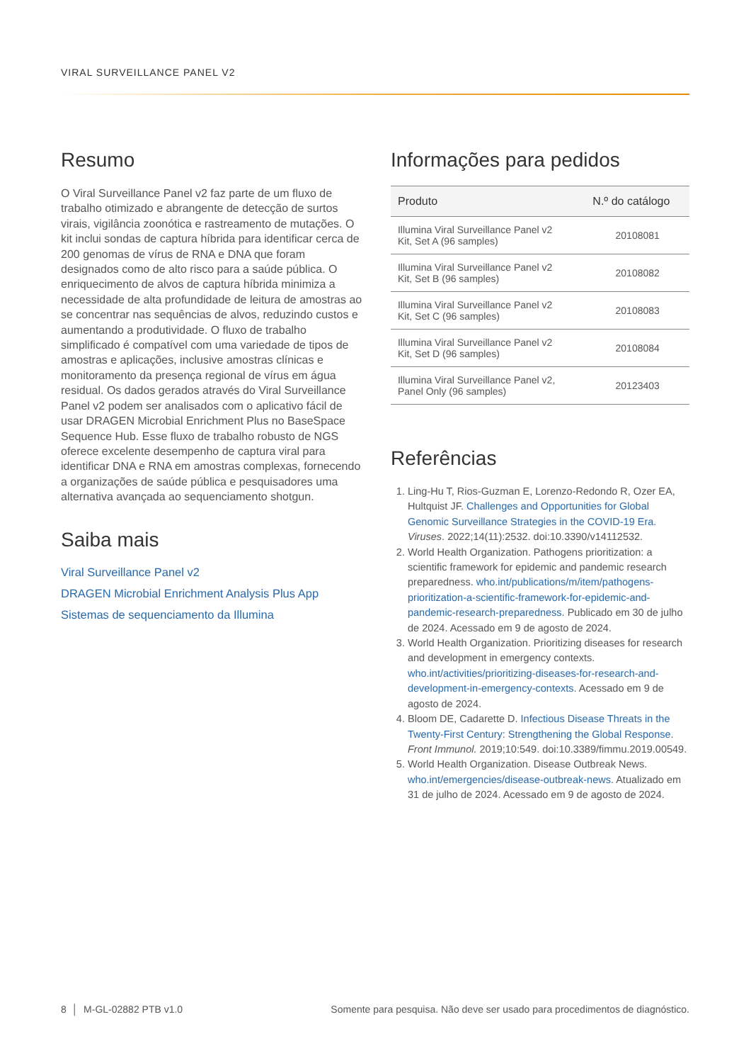VIRAL SURVEILLANCE PANEL V2
Resumo
O Viral Surveillance Panel v2 faz parte de um fluxo de trabalho otimizado e abrangente de detecção de surtos virais, vigilância zoonótica e rastreamento de mutações. O kit inclui sondas de captura híbrida para identificar cerca de 200 genomas de vírus de RNA e DNA que foram designados como de alto risco para a saúde pública. O enriquecimento de alvos de captura híbrida minimiza a necessidade de alta profundidade de leitura de amostras ao se concentrar nas sequências de alvos, reduzindo custos e aumentando a produtividade. O fluxo de trabalho simplificado é compatível com uma variedade de tipos de amostras e aplicações, inclusive amostras clínicas e monitoramento da presença regional de vírus em água residual. Os dados gerados através do Viral Surveillance Panel v2 podem ser analisados com o aplicativo fácil de usar DRAGEN Microbial Enrichment Plus no BaseSpace Sequence Hub. Esse fluxo de trabalho robusto de NGS oferece excelente desempenho de captura viral para identificar DNA e RNA em amostras complexas, fornecendo a organizações de saúde pública e pesquisadores uma alternativa avançada ao sequenciamento shotgun.
Saiba mais
Viral Surveillance Panel v2
DRAGEN Microbial Enrichment Analysis Plus App
Sistemas de sequenciamento da Illumina
Informações para pedidos
| Produto | N.º do catálogo |
| --- | --- |
| Illumina Viral Surveillance Panel v2 Kit, Set A (96 samples) | 20108081 |
| Illumina Viral Surveillance Panel v2 Kit, Set B (96 samples) | 20108082 |
| Illumina Viral Surveillance Panel v2 Kit, Set C (96 samples) | 20108083 |
| Illumina Viral Surveillance Panel v2 Kit, Set D (96 samples) | 20108084 |
| Illumina Viral Surveillance Panel v2, Panel Only (96 samples) | 20123403 |
Referências
1. Ling-Hu T, Rios-Guzman E, Lorenzo-Redondo R, Ozer EA, Hultquist JF. Challenges and Opportunities for Global Genomic Surveillance Strategies in the COVID-19 Era. Viruses. 2022;14(11):2532. doi:10.3390/v14112532.
2. World Health Organization. Pathogens prioritization: a scientific framework for epidemic and pandemic research preparedness. who.int/publications/m/item/pathogens-prioritization-a-scientific-framework-for-epidemic-and-pandemic-research-preparedness. Publicado em 30 de julho de 2024. Acessado em 9 de agosto de 2024.
3. World Health Organization. Prioritizing diseases for research and development in emergency contexts. who.int/activities/prioritizing-diseases-for-research-and-development-in-emergency-contexts. Acessado em 9 de agosto de 2024.
4. Bloom DE, Cadarette D. Infectious Disease Threats in the Twenty-First Century: Strengthening the Global Response. Front Immunol. 2019;10:549. doi:10.3389/fimmu.2019.00549.
5. World Health Organization. Disease Outbreak News. who.int/emergencies/disease-outbreak-news. Atualizado em 31 de julho de 2024. Acessado em 9 de agosto de 2024.
8 │ M-GL-02882 PTB v1.0 Somente para pesquisa. Não deve ser usado para procedimentos de diagnóstico.